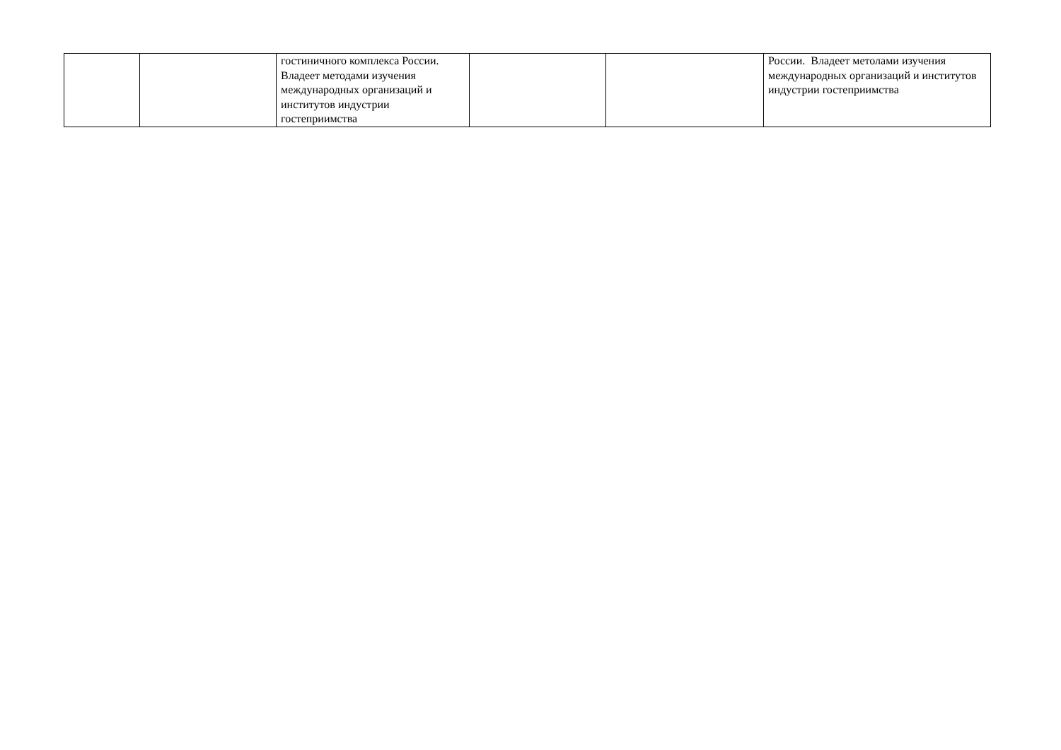| | | гостиничного комплекса России. Владеет методами изучения международных организаций и институтов индустрии гостеприимства | | | России. Владеет метолами изучения международных организаций и институтов индустрии гостеприимства |